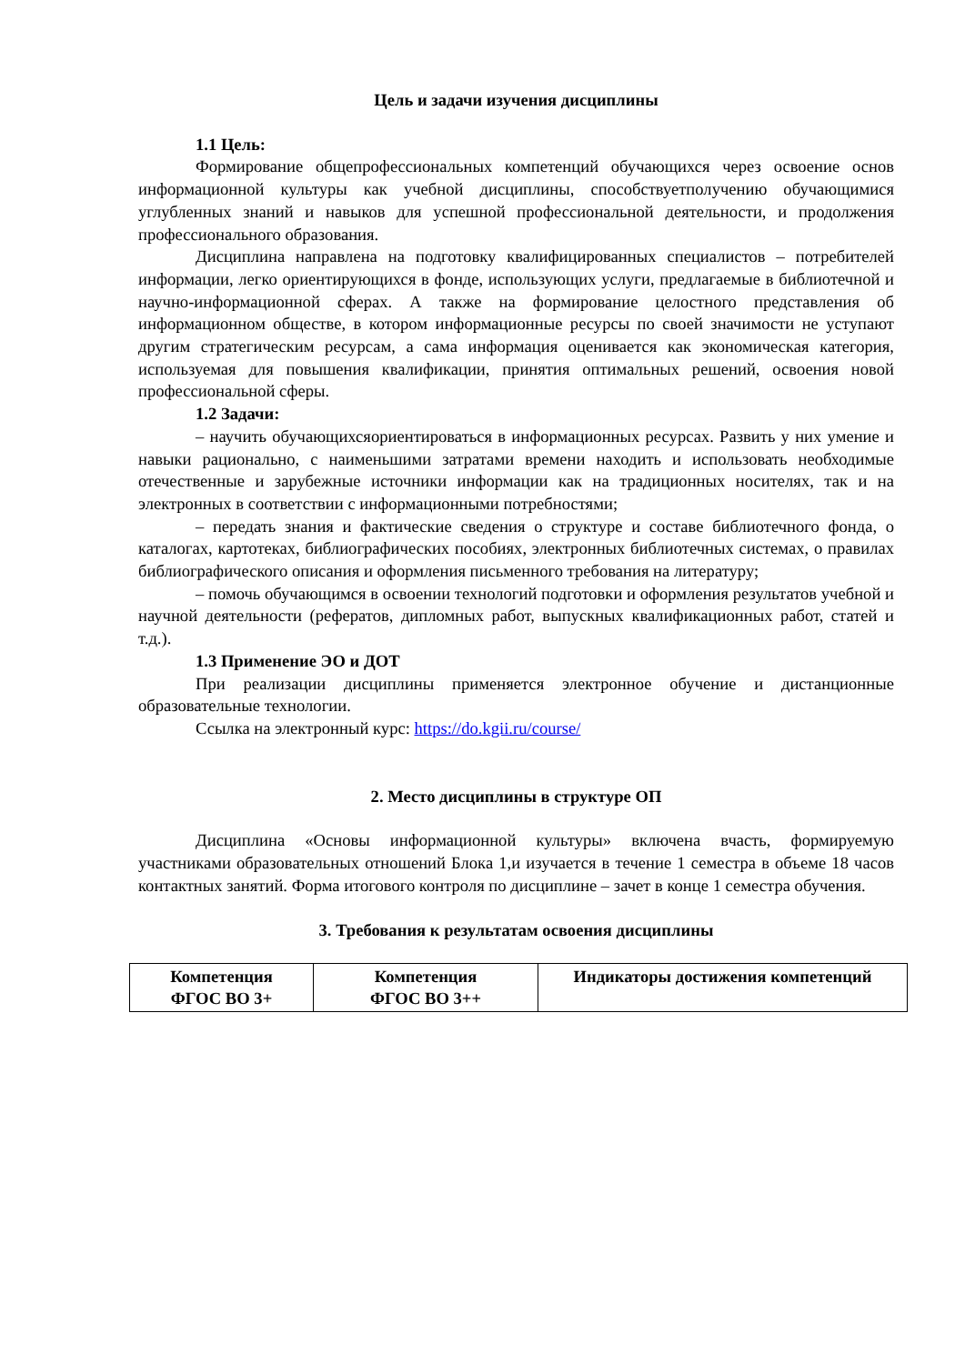Цель и задачи изучения дисциплины
1.1 Цель:
Формирование общепрофессиональных компетенций обучающихся через освоение основ информационной культуры как учебной дисциплины, способствуетполучению обучающимися углубленных знаний и навыков для успешной профессиональной деятельности, и продолжения профессионального образования.
Дисциплина направлена на подготовку квалифицированных специалистов – потребителей информации, легко ориентирующихся в фонде, использующих услуги, предлагаемые в библиотечной и научно-информационной сферах. А также на формирование целостного представления об информационном обществе, в котором информационные ресурсы по своей значимости не уступают другим стратегическим ресурсам, а сама информация оценивается как экономическая категория, используемая для повышения квалификации, принятия оптимальных решений, освоения новой профессиональной сферы.
1.2 Задачи:
– научить обучающихсяориентироваться в информационных ресурсах. Развить у них умение и навыки рационально, с наименьшими затратами времени находить и использовать необходимые отечественные и зарубежные источники информации как на традиционных носителях, так и на электронных в соответствии с информационными потребностями;
– передать знания и фактические сведения о структуре и составе библиотечного фонда, о каталогах, картотеках, библиографических пособиях, электронных библиотечных системах, о правилах библиографического описания и оформления письменного требования на литературу;
– помочь обучающимся в освоении технологий подготовки и оформления результатов учебной и научной деятельности (рефератов, дипломных работ, выпускных квалификационных работ, статей и т.д.).
1.3 Применение ЭО и ДОТ
При реализации дисциплины применяется электронное обучение и дистанционные образовательные технологии.
Ссылка на электронный курс: https://do.kgii.ru/course/
2. Место дисциплины в структуре ОП
Дисциплина «Основы информационной культуры» включена вчасть, формируемую участниками образовательных отношений Блока 1,и изучается в течение 1 семестра в объеме 18 часов контактных занятий. Форма итогового контроля по дисциплине – зачет в конце 1 семестра обучения.
3. Требования к результатам освоения дисциплины
| Компетенция ФГОС ВО 3+ | Компетенция ФГОС ВО 3++ | Индикаторы достижения компетенций |
| --- | --- | --- |